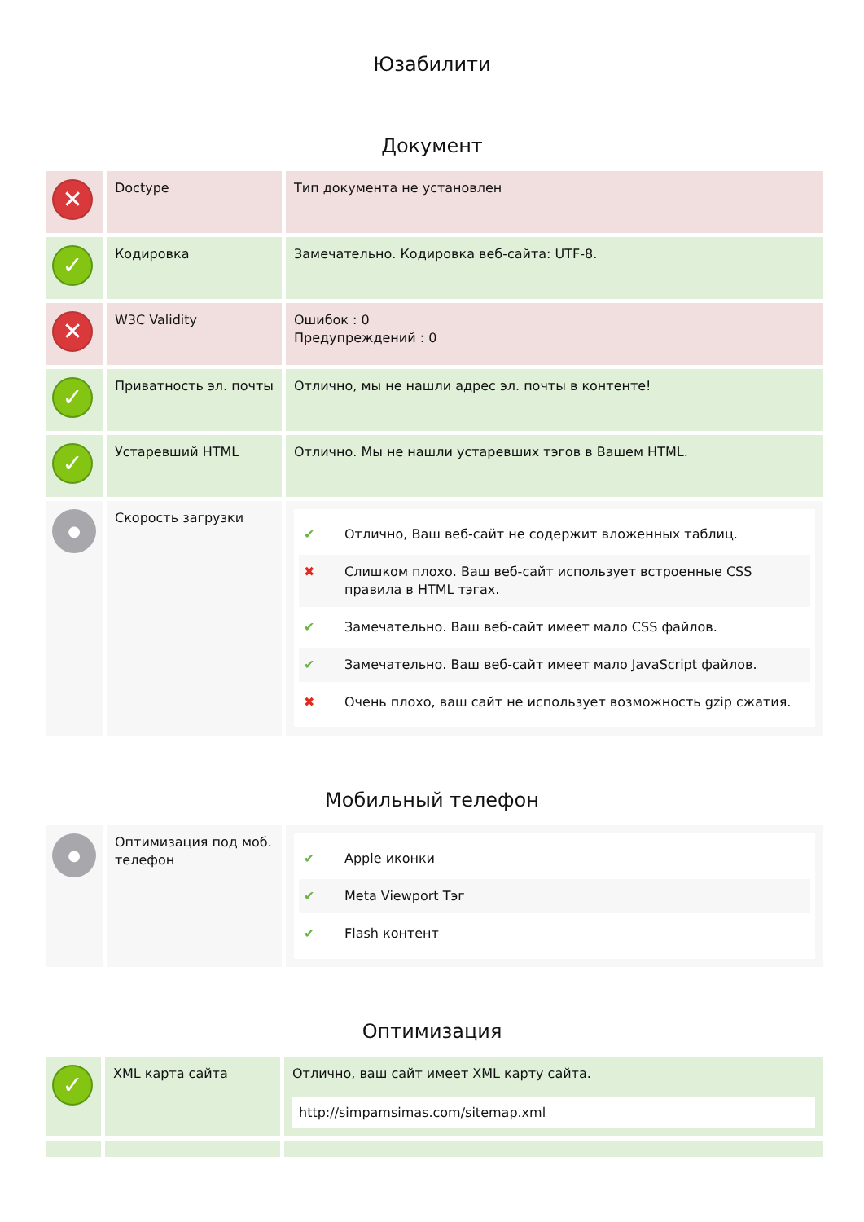Юзабилити
Документ
| ✕ | Doctype | Тип документа не установлен |
| ✓ | Кодировка | Замечательно. Кодировка веб-сайта: UTF-8. |
| ✕ | W3C Validity | Ошибок : 0 Предупреждений : 0 |
| ✓ | Приватность эл. почты | Отлично, мы не нашли адрес эл. почты в контенте! |
| ✓ | Устаревший HTML | Отлично. Мы не нашли устаревших тэгов в Вашем HTML. |
| ● | Скорость загрузки | ✔ Отлично, Ваш веб-сайт не содержит вложенных таблиц. ✖ Слишком плохо. Ваш веб-сайт использует встроенные CSS правила в HTML тэгах. ✔ Замечательно. Ваш веб-сайт имеет мало CSS файлов. ✔ Замечательно. Ваш веб-сайт имеет мало JavaScript файлов. ✖ Очень плохо, ваш сайт не использует возможность gzip сжатия. |
Мобильный телефон
| ● | Оптимизация под моб. телефон | ✔ Apple иконки ✔ Meta Viewport Тэг ✔ Flash контент |
Оптимизация
| ✓ | XML карта сайта | Отлично, ваш сайт имеет XML карту сайта. http://simpamsimas.com/sitemap.xml |